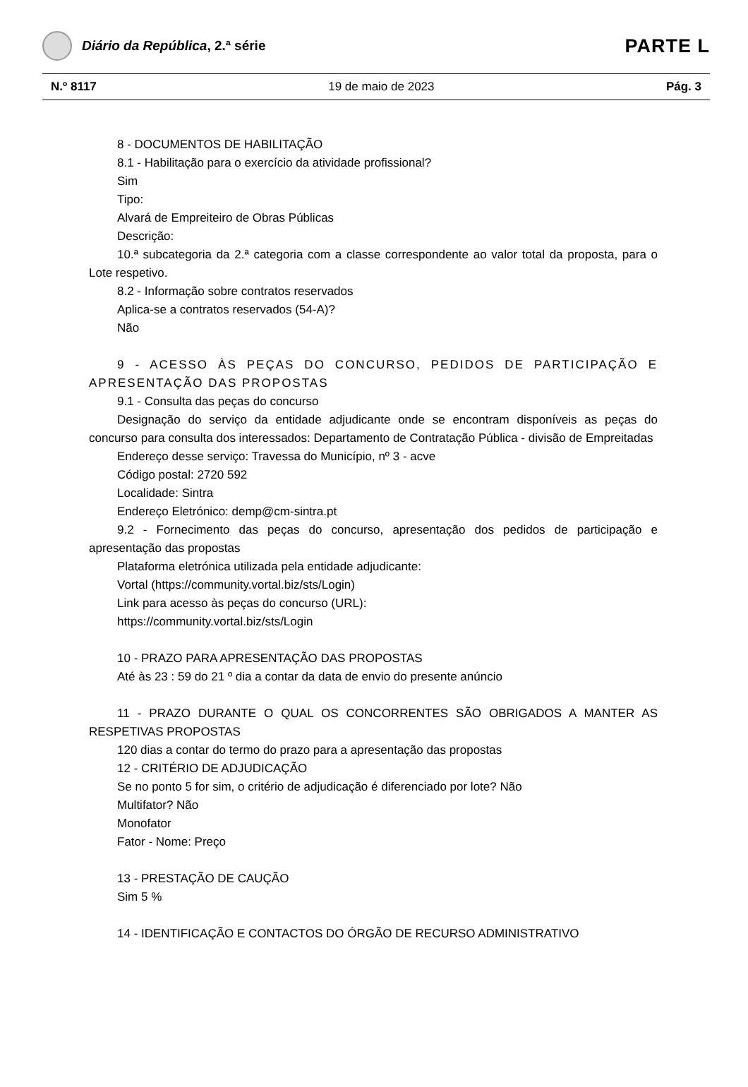Diário da República, 2.ª série
PARTE L
N.º 8117 19 de maio de 2023 Pág. 3
8 - DOCUMENTOS DE HABILITAÇÃO
8.1 - Habilitação para o exercício da atividade profissional?
Sim
Tipo:
Alvará de Empreiteiro de Obras Públicas
Descrição:
10.ª subcategoria da 2.ª categoria com a classe correspondente ao valor total da proposta, para o Lote respetivo.
8.2 - Informação sobre contratos reservados
Aplica-se a contratos reservados (54-A)?
Não
9 - ACESSO ÀS PEÇAS DO CONCURSO, PEDIDOS DE PARTICIPAÇÃO E APRESENTAÇÃO DAS PROPOSTAS
9.1 - Consulta das peças do concurso
Designação do serviço da entidade adjudicante onde se encontram disponíveis as peças do concurso para consulta dos interessados: Departamento de Contratação Pública - divisão de Empreitadas
Endereço desse serviço: Travessa do Município, nº 3 - acve
Código postal: 2720 592
Localidade: Sintra
Endereço Eletrónico: demp@cm-sintra.pt
9.2 - Fornecimento das peças do concurso, apresentação dos pedidos de participação e apresentação das propostas
Plataforma eletrónica utilizada pela entidade adjudicante:
Vortal (https://community.vortal.biz/sts/Login)
Link para acesso às peças do concurso (URL):
https://community.vortal.biz/sts/Login
10 - PRAZO PARA APRESENTAÇÃO DAS PROPOSTAS
Até às 23 : 59 do 21 º dia a contar da data de envio do presente anúncio
11 - PRAZO DURANTE O QUAL OS CONCORRENTES SÃO OBRIGADOS A MANTER AS RESPETIVAS PROPOSTAS
120 dias a contar do termo do prazo para a apresentação das propostas
12 - CRITÉRIO DE ADJUDICAÇÃO
Se no ponto 5 for sim, o critério de adjudicação é diferenciado por lote? Não
Multifator? Não
Monofator
Fator - Nome: Preço
13 - PRESTAÇÃO DE CAUÇÃO
Sim 5 %
14 - IDENTIFICAÇÃO E CONTACTOS DO ÓRGÃO DE RECURSO ADMINISTRATIVO